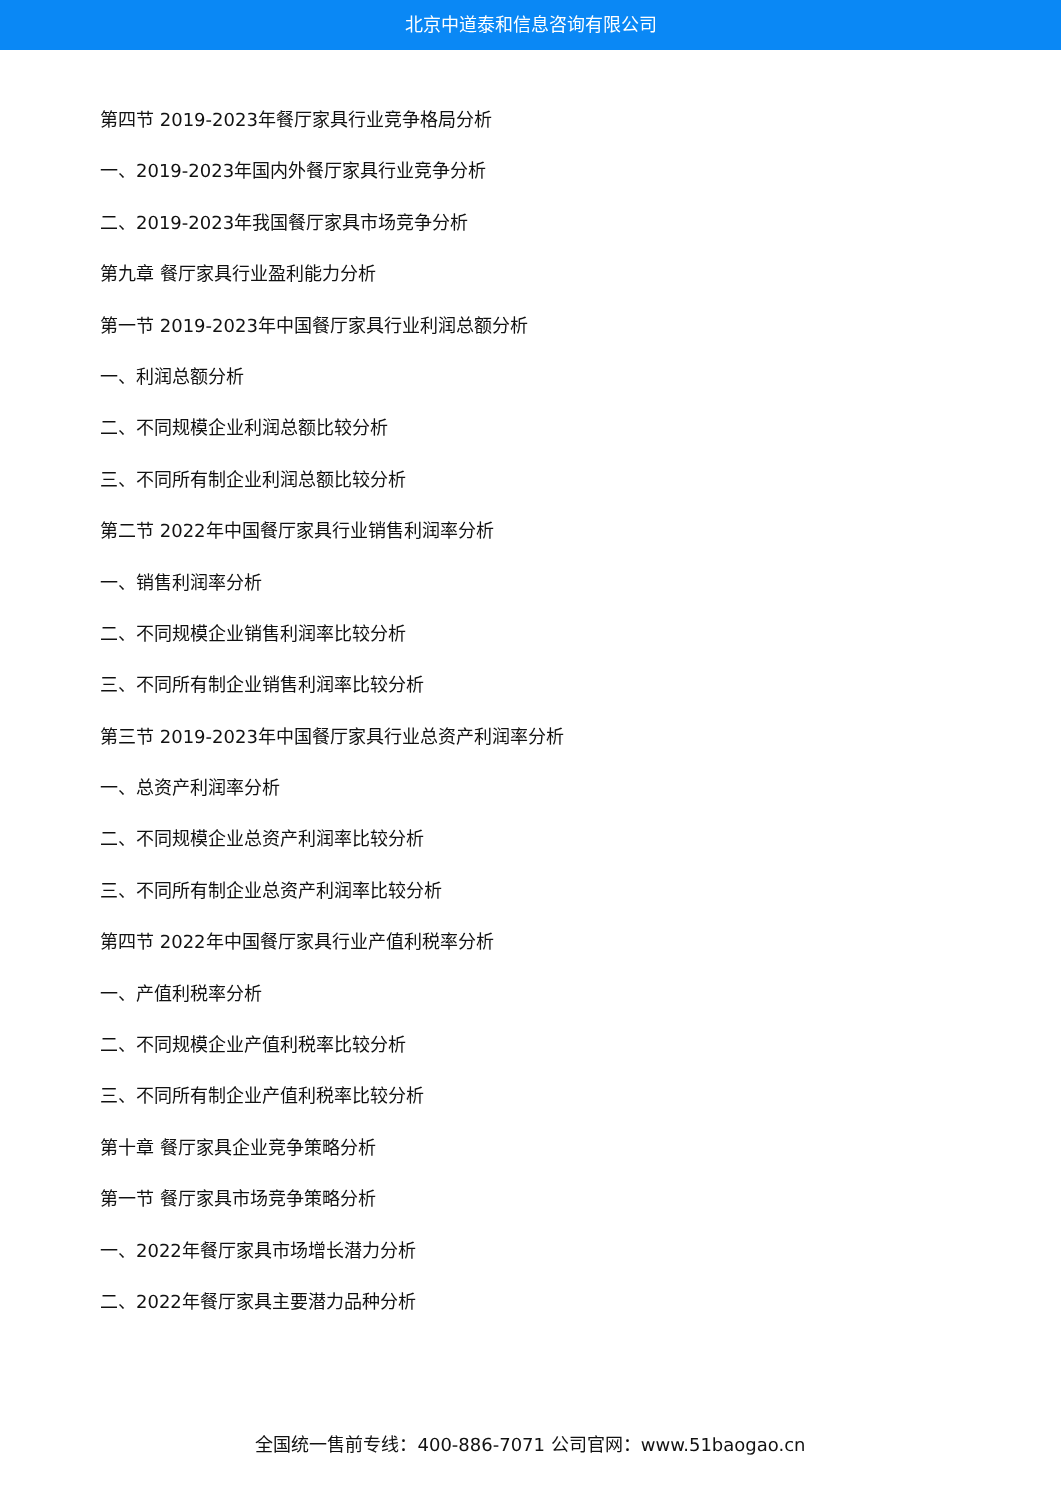北京中道泰和信息咨询有限公司
第四节 2019-2023年餐厅家具行业竞争格局分析
一、2019-2023年国内外餐厅家具行业竞争分析
二、2019-2023年我国餐厅家具市场竞争分析
第九章 餐厅家具行业盈利能力分析
第一节 2019-2023年中国餐厅家具行业利润总额分析
一、利润总额分析
二、不同规模企业利润总额比较分析
三、不同所有制企业利润总额比较分析
第二节 2022年中国餐厅家具行业销售利润率分析
一、销售利润率分析
二、不同规模企业销售利润率比较分析
三、不同所有制企业销售利润率比较分析
第三节 2019-2023年中国餐厅家具行业总资产利润率分析
一、总资产利润率分析
二、不同规模企业总资产利润率比较分析
三、不同所有制企业总资产利润率比较分析
第四节 2022年中国餐厅家具行业产值利税率分析
一、产值利税率分析
二、不同规模企业产值利税率比较分析
三、不同所有制企业产值利税率比较分析
第十章 餐厅家具企业竞争策略分析
第一节 餐厅家具市场竞争策略分析
一、2022年餐厅家具市场增长潜力分析
二、2022年餐厅家具主要潜力品种分析
全国统一售前专线：400-886-7071 公司官网：www.51baogao.cn